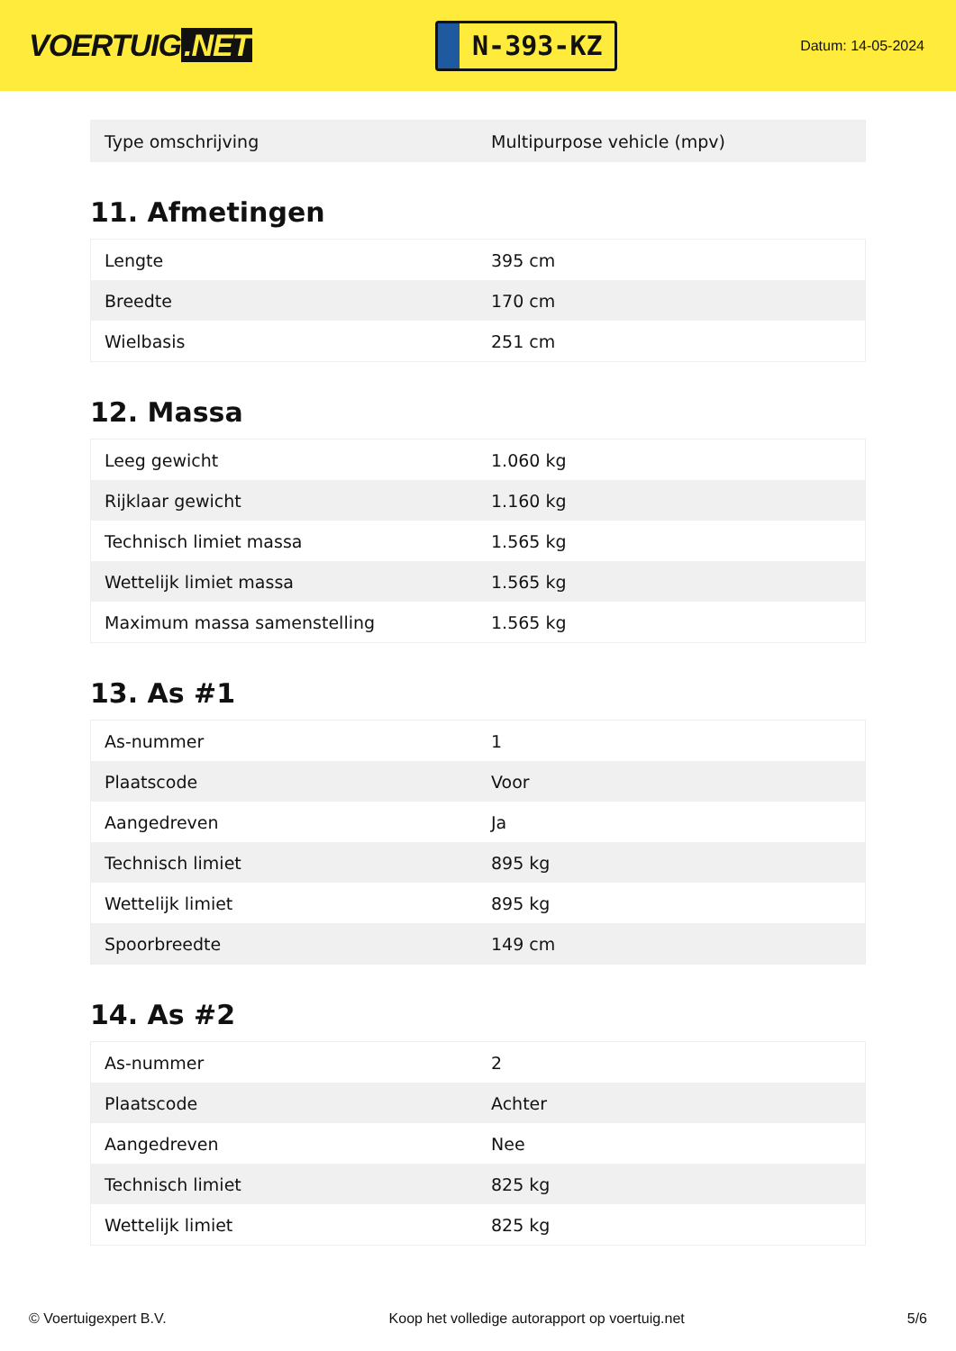VOERTUIG.NET
N-393-KZ
Datum: 14-05-2024
| Type omschrijving | Multipurpose vehicle (mpv) |
11. Afmetingen
| Lengte | 395 cm |
| Breedte | 170 cm |
| Wielbasis | 251 cm |
12. Massa
| Leeg gewicht | 1.060 kg |
| Rijklaar gewicht | 1.160 kg |
| Technisch limiet massa | 1.565 kg |
| Wettelijk limiet massa | 1.565 kg |
| Maximum massa samenstelling | 1.565 kg |
13. As #1
| As-nummer | 1 |
| Plaatscode | Voor |
| Aangedreven | Ja |
| Technisch limiet | 895 kg |
| Wettelijk limiet | 895 kg |
| Spoorbreedte | 149 cm |
14. As #2
| As-nummer | 2 |
| Plaatscode | Achter |
| Aangedreven | Nee |
| Technisch limiet | 825 kg |
| Wettelijk limiet | 825 kg |
© Voertuigexpert B.V. Koop het volledige autorapport op voertuig.net 5/6